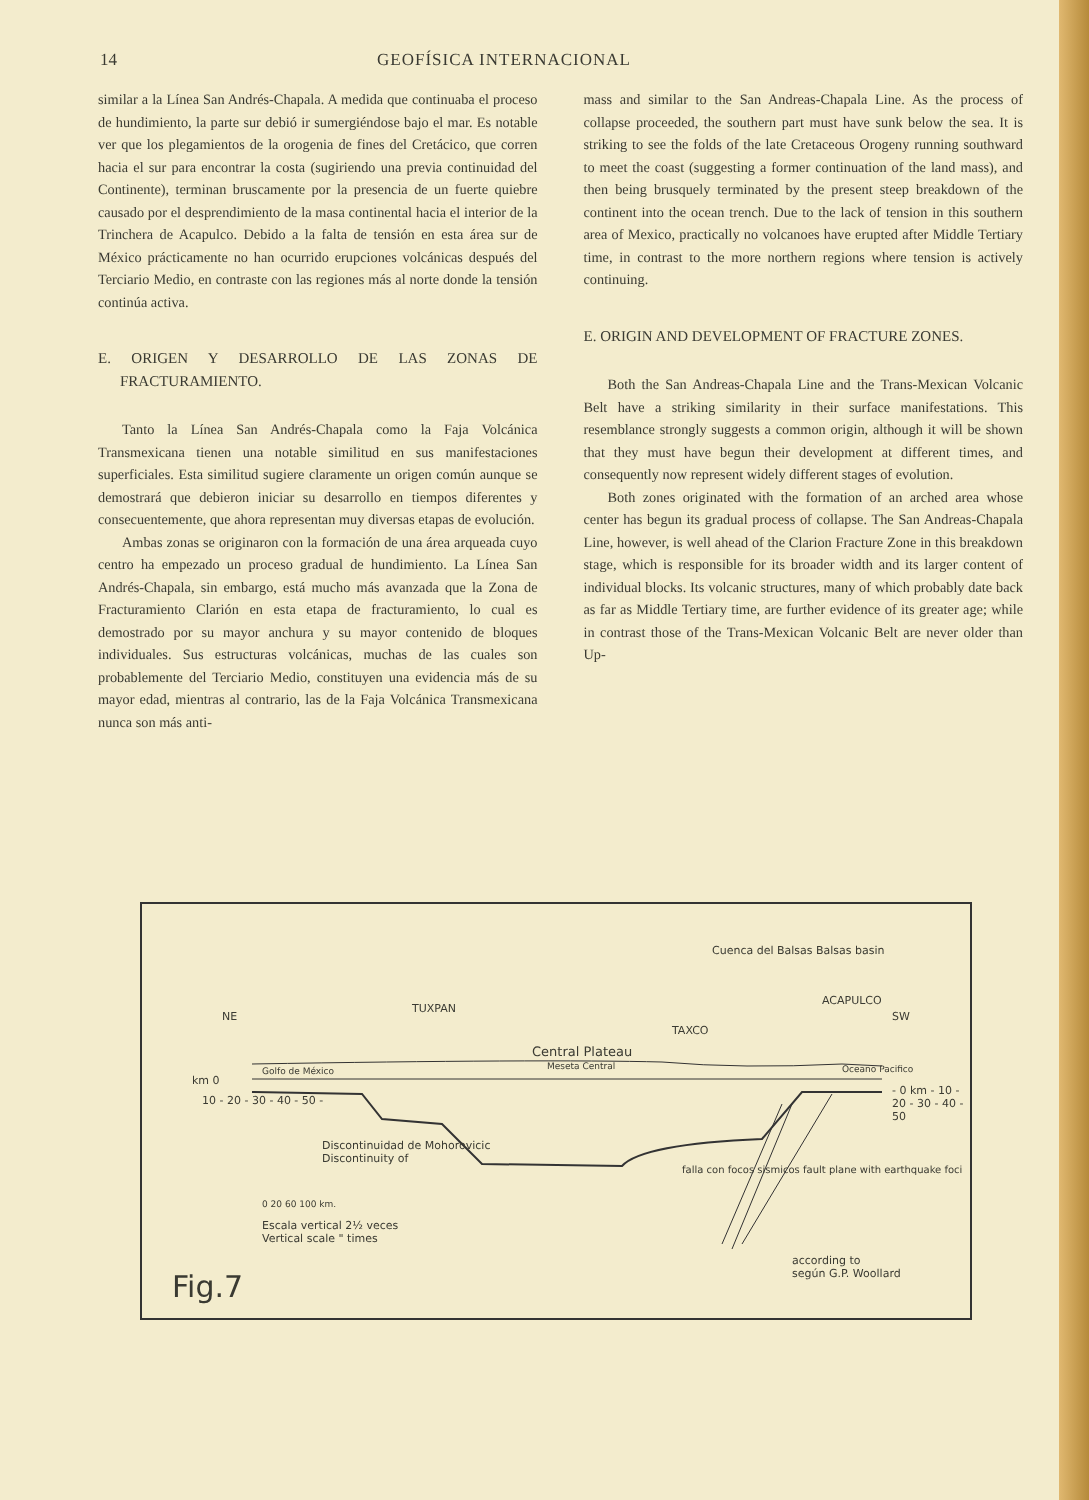14 GEOFÍSICA INTERNACIONAL
similar a la Línea San Andrés-Chapala. A medida que continuaba el proceso de hundimiento, la parte sur debió ir sumergiéndose bajo el mar. Es notable ver que los plegamientos de la orogenia de fines del Cretácico, que corren hacia el sur para encontrar la costa (sugiriendo una previa continuidad del Continente), terminan bruscamente por la presencia de un fuerte quiebre causado por el desprendimiento de la masa continental hacia el interior de la Trinchera de Acapulco. Debido a la falta de tensión en esta área sur de México prácticamente no han ocurrido erupciones volcánicas después del Terciario Medio, en contraste con las regiones más al norte donde la tensión continúa activa.
E. ORIGEN Y DESARROLLO DE LAS ZONAS DE FRACTURAMIENTO.
Tanto la Línea San Andrés-Chapala como la Faja Volcánica Transmexicana tienen una notable similitud en sus manifestaciones superficiales. Esta similitud sugiere claramente un origen común aunque se demostrará que debieron iniciar su desarrollo en tiempos diferentes y consecuentemente, que ahora representan muy diversas etapas de evolución.
Ambas zonas se originaron con la formación de una área arqueada cuyo centro ha empezado un proceso gradual de hundimiento. La Línea San Andrés-Chapala, sin embargo, está mucho más avanzada que la Zona de Fracturamiento Clarión en esta etapa de fracturamiento, lo cual es demostrado por su mayor anchura y su mayor contenido de bloques individuales. Sus estructuras volcánicas, muchas de las cuales son probablemente del Terciario Medio, constituyen una evidencia más de su mayor edad, mientras al contrario, las de la Faja Volcánica Transmexicana nunca son más anti-
mass and similar to the San Andreas-Chapala Line. As the process of collapse proceeded, the southern part must have sunk below the sea. It is striking to see the folds of the late Cretaceous Orogeny running southward to meet the coast (suggesting a former continuation of the land mass), and then being brusquely terminated by the present steep breakdown of the continent into the ocean trench. Due to the lack of tension in this southern area of Mexico, practically no volcanoes have erupted after Middle Tertiary time, in contrast to the more northern regions where tension is actively continuing.
E. ORIGIN AND DEVELOPMENT OF FRACTURE ZONES.
Both the San Andreas-Chapala Line and the Trans-Mexican Volcanic Belt have a striking similarity in their surface manifestations. This resemblance strongly suggests a common origin, although it will be shown that they must have begun their development at different times, and consequently now represent widely different stages of evolution.
Both zones originated with the formation of an arched area whose center has begun its gradual process of collapse. The San Andreas-Chapala Line, however, is well ahead of the Clarion Fracture Zone in this breakdown stage, which is responsible for its broader width and its larger content of individual blocks. Its volcanic structures, many of which probably date back as far as Middle Tertiary time, are further evidence of its greater age; while in contrast those of the Trans-Mexican Volcanic Belt are never older than Up-
NE SW
TUXPAN
Central Plateau
Meseta Central
TAXCO
Cuenca del Balsas Balsas basin
ACAPULCO
Golfo de México Oceano Pacifico
km 0
10 - 20 - 30 - 40 - 50 -
- 0 km - 10 - 20 - 30 - 40 - 50
Discontinuidad de Mohorovicic
Discontinuity of
0 20 60 100 km.
Escala vertical 2½ veces
Vertical scale " times
falla con focos sismicos fault plane with earthquake foci
according to
según G.P. Woollard Fig.7